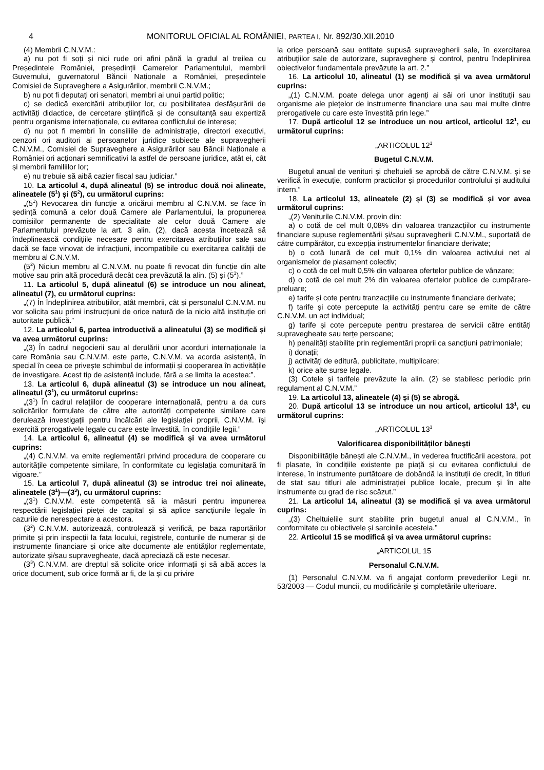4 MONITORUL OFICIAL AL ROMÂNIEI, PARTEA I, Nr. 892/30.XII.2010
(4) Membrii C.N.V.M.:
a) nu pot fi soți și nici rude ori afini până la gradul al treilea cu Președintele României, președinții Camerelor Parlamentului, membrii Guvernului, guvernatorul Băncii Naționale a României, președintele Comisiei de Supraveghere a Asigurărilor, membrii C.N.V.M.;
b) nu pot fi deputați ori senatori, membri ai unui partid politic;
c) se dedică exercitării atribuțiilor lor, cu posibilitatea desfășurării de activități didactice, de cercetare științifică și de consultanță sau expertiză pentru organisme internaționale, cu evitarea conflictului de interese;
d) nu pot fi membri în consiliile de administrație, directori executivi, cenzori ori auditori ai persoanelor juridice subiecte ale supravegherii C.N.V.M., Comisiei de Supraveghere a Asigurărilor sau Băncii Naționale a României ori acționari semnificativi la astfel de persoane juridice, atât ei, cât și membrii familiilor lor;
e) nu trebuie să aibă cazier fiscal sau judiciar.”
10. La articolul 4, după alineatul (5) se introduc două noi alineate, alineatele (5<sup>1</sup>) și (5<sup>2</sup>), cu următorul cuprins:
„(5<sup>1</sup>) Revocarea din funcție a oricărui membru al C.N.V.M. se face în ședință comună a celor două Camere ale Parlamentului, la propunerea comisiilor permanente de specialitate ale celor două Camere ale Parlamentului prevăzute la art. 3 alin. (2), dacă acesta încetează să îndeplinească condițiile necesare pentru exercitarea atribuțiilor sale sau dacă se face vinovat de infracțiuni, incompatibile cu exercitarea calității de membru al C.N.V.M.
(5<sup>2</sup>) Niciun membru al C.N.V.M. nu poate fi revocat din funcție din alte motive sau prin altă procedură decât cea prevăzută la alin. (5) și (5<sup>1</sup>).”
11. La articolul 5, după alineatul (6) se introduce un nou alineat, alineatul (7), cu următorul cuprins:
„(7) În îndeplinirea atribuțiilor, atât membrii, cât și personalul C.N.V.M. nu vor solicita sau primi instrucțiuni de orice natură de la nicio altă instituție ori autoritate publică.”
12. La articolul 6, partea introductivă a alineatului (3) se modifică și va avea următorul cuprins:
„(3) În cadrul negocierii sau al derulării unor acorduri internaționale la care România sau C.N.V.M. este parte, C.N.V.M. va acorda asistență, în special în ceea ce privește schimbul de informații și cooperarea în activitățile de investigare. Acest tip de asistență include, fără a se limita la acestea:”.
13. La articolul 6, după alineatul (3) se introduce un nou alineat, alineatul (3<sup>1</sup>), cu următorul cuprins:
„(3<sup>1</sup>) În cadrul relațiilor de cooperare internațională, pentru a da curs solicitărilor formulate de către alte autorități competente similare care derulează investigații pentru încălcări ale legislației proprii, C.N.V.M. își exercită prerogativele legale cu care este învestită, în condițiile legii.”
14. La articolul 6, alineatul (4) se modifică și va avea următorul cuprins:
„(4) C.N.V.M. va emite reglementări privind procedura de cooperare cu autoritățile competente similare, în conformitate cu legislația comunitară în vigoare.”
15. La articolul 7, după alineatul (3) se introduc trei noi alineate, alineatele (3<sup>1</sup>)—(3<sup>3</sup>), cu următorul cuprins:
„(3<sup>1</sup>) C.N.V.M. este competentă să ia măsuri pentru impunerea respectării legislației pieței de capital și să aplice sancțiunile legale în cazurile de nerespectare a acestora.
(3<sup>2</sup>) C.N.V.M. autorizează, controlează și verifică, pe baza raportărilor primite și prin inspecții la fața locului, registrele, conturile de numerar și de instrumente financiare și orice alte documente ale entităților reglementate, autorizate și/sau supravegheate, dacă apreciază că este necesar.
(3<sup>3</sup>) C.N.V.M. are dreptul să solicite orice informații și să aibă acces la orice document, sub orice formă ar fi, de la și cu privire
la orice persoană sau entitate supusă supravegherii sale, în exercitarea atribuțiilor sale de autorizare, supraveghere și control, pentru îndeplinirea obiectivelor fundamentale prevăzute la art. 2.”
16. La articolul 10, alineatul (1) se modifică și va avea următorul cuprins:
„(1) C.N.V.M. poate delega unor agenți ai săi ori unor instituții sau organisme ale piețelor de instrumente financiare una sau mai multe dintre prerogativele cu care este învestită prin lege.”
17. După articolul 12 se introduce un nou articol, articolul 12<sup>1</sup>, cu următorul cuprins:
„ARTICOLUL 12<sup>1</sup>
Bugetul C.N.V.M.
Bugetul anual de venituri și cheltuieli se aprobă de către C.N.V.M. și se verifică în execuție, conform practicilor și procedurilor controlului și auditului intern.”
18. La articolul 13, alineatele (2) și (3) se modifică și vor avea următorul cuprins:
„(2) Veniturile C.N.V.M. provin din:
a) o cotă de cel mult 0,08% din valoarea tranzacțiilor cu instrumente financiare supuse reglementării și/sau supravegherii C.N.V.M., suportată de către cumpărător, cu excepția instrumentelor financiare derivate;
b) o cotă lunară de cel mult 0,1% din valoarea activului net al organismelor de plasament colectiv;
c) o cotă de cel mult 0,5% din valoarea ofertelor publice de vânzare;
d) o cotă de cel mult 2% din valoarea ofertelor publice de cumpărare-preluare;
e) tarife și cote pentru tranzacțiile cu instrumente financiare derivate;
f) tarife și cote percepute la activități pentru care se emite de către C.N.V.M. un act individual;
g) tarife și cote percepute pentru prestarea de servicii către entități supravegheate sau terțe persoane;
h) penalități stabilite prin reglementări proprii ca sancțiuni patrimoniale;
i) donații;
j) activități de editură, publicitate, multiplicare;
k) orice alte surse legale.
(3) Cotele și tarifele prevăzute la alin. (2) se stabilesc periodic prin regulament al C.N.V.M.”
19. La articolul 13, alineatele (4) și (5) se abrogă.
20. După articolul 13 se introduce un nou articol, articolul 13<sup>1</sup>, cu următorul cuprins:
„ARTICOLUL 13<sup>1</sup>
Valorificarea disponibilităților bănești
Disponibilitățile bănești ale C.N.V.M., în vederea fructificării acestora, pot fi plasate, în condițiile existente pe piață și cu evitarea conflictului de interese, în instrumente purtătoare de dobândă la instituții de credit, în titluri de stat sau titluri ale administrației publice locale, precum și în alte instrumente cu grad de risc scăzut.”
21. La articolul 14, alineatul (3) se modifică și va avea următorul cuprins:
„(3) Cheltuielile sunt stabilite prin bugetul anual al C.N.V.M., în conformitate cu obiectivele și sarcinile acesteia.”
22. Articolul 15 se modifică și va avea următorul cuprins:
„ARTICOLUL 15
Personalul C.N.V.M.
(1) Personalul C.N.V.M. va fi angajat conform prevederilor Legii nr. 53/2003 — Codul muncii, cu modificările și completările ulterioare.